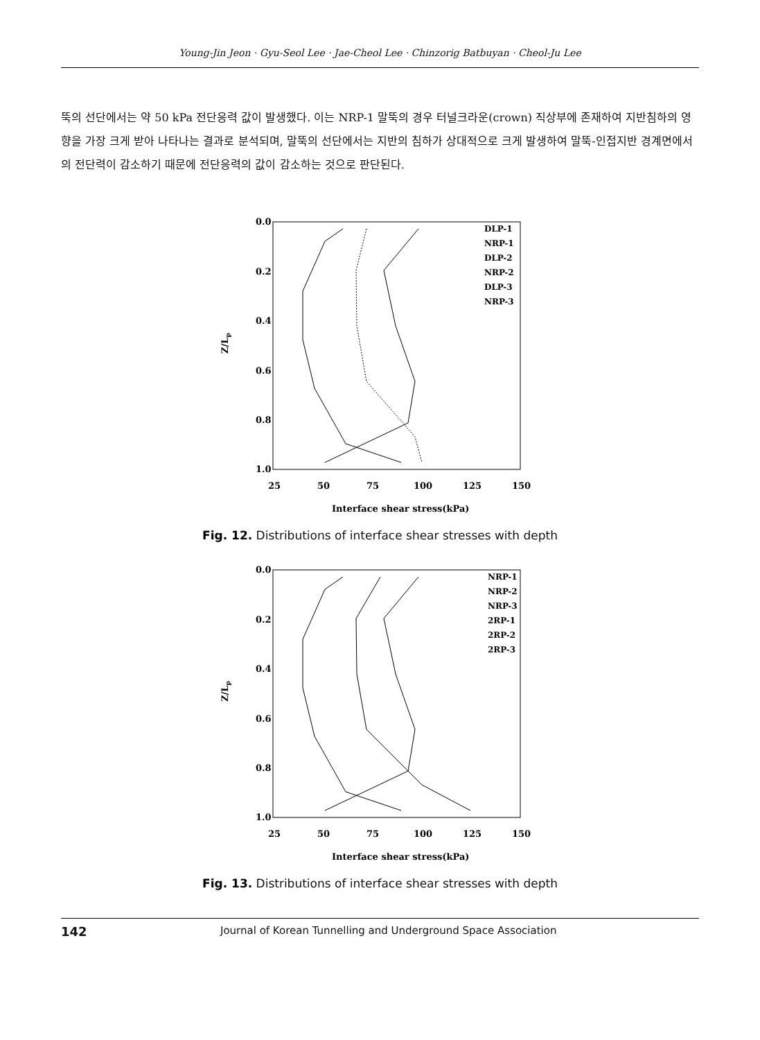Young-Jin Jeon · Gyu-Seol Lee · Jae-Cheol Lee · Chinzorig Batbuyan · Cheol-Ju Lee
뚝의 선단에서는 약 50 kPa 전단응력 값이 발생했다. 이는 NRP-1 말뚝의 경우 터널크라운(crown) 직상부에 존재하여 지반침하의 영향을 가장 크게 받아 나타나는 결과로 분석되며, 말뚝의 선단에서는 지반의 침하가 상대적으로 크게 발생하여 말뚝-인접지반 경계면에서의 전단력이 감소하기 때문에 전단응력의 값이 감소하는 것으로 판단된다.
0.0
0.2
0.4
0.6
0.8
1.0
25
50
75
100
125
150
Z/Lp
Interface shear stress(kPa)
DLP-1
NRP-1
DLP-2
NRP-2
DLP-3
NRP-3
Fig. 12. Distributions of interface shear stresses with depth
0.0
0.2
0.4
0.6
0.8
1.0
25
50
75
100
125
150
Z/Lp
Interface shear stress(kPa)
NRP-1
NRP-2
NRP-3
2RP-1
2RP-2
2RP-3
Fig. 13. Distributions of interface shear stresses with depth
142 Journal of Korean Tunnelling and Underground Space Association